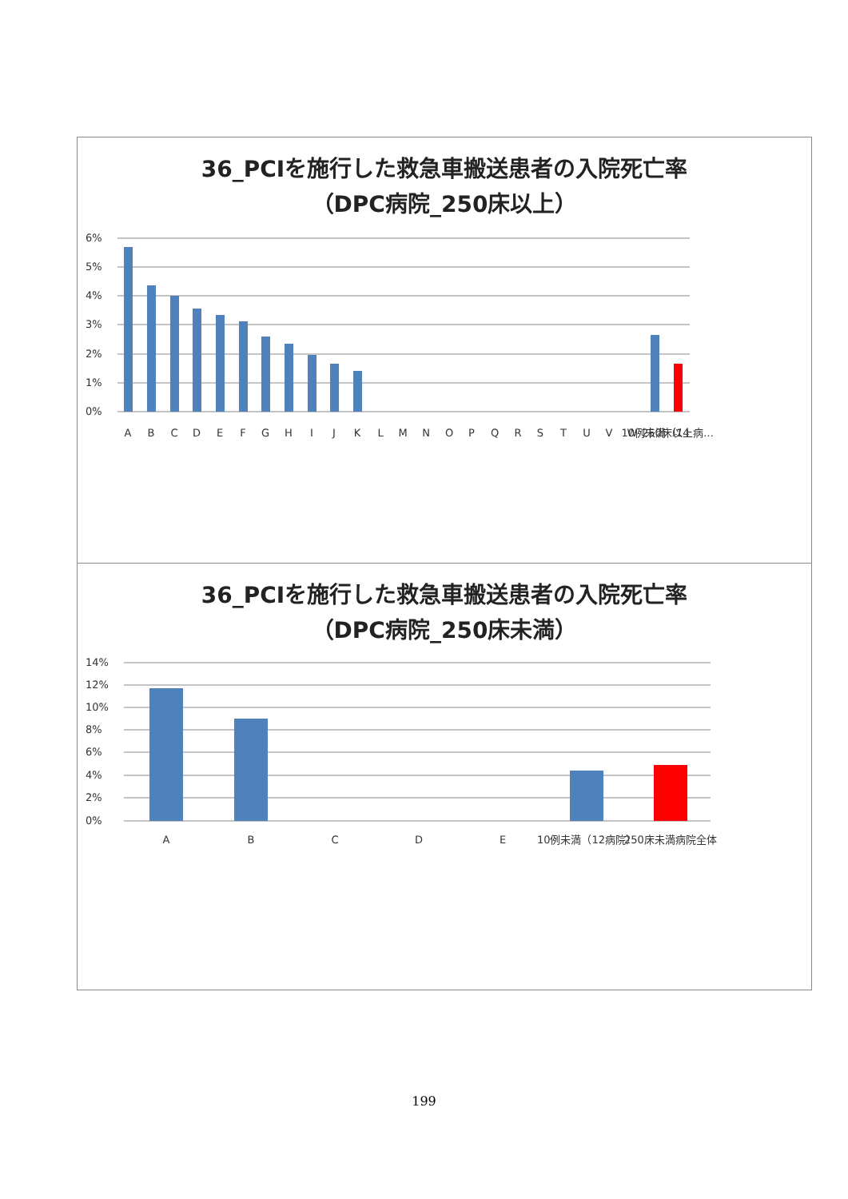36_PCIを施行した救急車搬送患者の入院死亡率
（DPC病院_250床以上）
6%
5%
4%
3%
2%
1%
0%
A
B
C
D
E
F
G
H
I
J
K
L
M
N
O
P
Q
R
S
T
U
V
W
10例未満（14
250床以上病…
36_PCIを施行した救急車搬送患者の入院死亡率
（DPC病院_250床未満）
14%
12%
10%
8%
6%
4%
2%
0%
A
B
C
D
E
10例未満（12病院）
250床未満病院全体
199